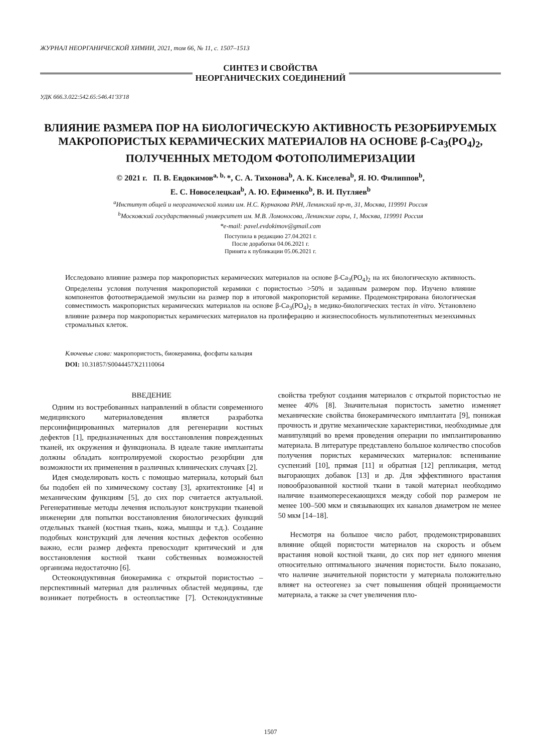ЖУРНАЛ НЕОРГАНИЧЕСКОЙ ХИМИИ, 2021, том 66, № 11, с. 1507–1513
СИНТЕЗ И СВОЙСТВА
НЕОРГАНИЧЕСКИХ СОЕДИНЕНИЙ
УДК 666.3.022:542.65:546.41'33'18
ВЛИЯНИЕ РАЗМЕРА ПОР НА БИОЛОГИЧЕСКУЮ АКТИВНОСТЬ РЕЗОРБИРУЕМЫХ МАКРОПОРИСТЫХ КЕРАМИЧЕСКИХ МАТЕРИАЛОВ НА ОСНОВЕ β-Ca<sub>3</sub>(PO<sub>4</sub>)<sub>2</sub>, ПОЛУЧЕННЫХ МЕТОДОМ ФОТОПОЛИМЕРИЗАЦИИ
© 2021 г. П. В. Евдокимов<sup>a, b,</sup>*, С. А. Тихонова<sup>b</sup>, А. К. Киселева<sup>b</sup>, Я. Ю. Филиппов<sup>b</sup>,
Е. С. Новоселецкая<sup>b</sup>, А. Ю. Ефименко<sup>b</sup>, В. И. Путляев<sup>b</sup>
<sup>a</sup> Институт общей и неорганической химии им. Н.С. Курнакова РАН, Ленинский пр-т, 31, Москва, 119991 Россия
<sup>b</sup> Московский государственный университет им. М.В. Ломоносова, Ленинские горы, 1, Москва, 119991 Россия
*e-mail: pavel.evdokimov@gmail.com
Поступила в редакцию 27.04.2021 г.
После доработки 04.06.2021 г.
Принята к публикации 05.06.2021 г.
Исследовано влияние размера пор макропористых керамических материалов на основе β-Ca<sub>3</sub>(PO<sub>4</sub>)<sub>2</sub> на их биологическую активность. Определены условия получения макропористой керамики с пористостью >50% и заданным размером пор. Изучено влияние компонентов фотоотверждаемой эмульсии на размер пор в итоговой макропористой керамике. Продемонстрирована биологическая совместимость макропористых керамических материалов на основе β-Ca<sub>3</sub>(PO<sub>4</sub>)<sub>2</sub> в медико-биологических тестах in vitro. Установлено влияние размера пор макропористых керамических материалов на пролиферацию и жизнеспособность мультипотентных мезенхимных стромальных клеток.
Ключевые слова: макропористость, биокерамика, фосфаты кальция
DOI: 10.31857/S0044457X21110064
ВВЕДЕНИЕ
Одним из востребованных направлений в области современного медицинского материаловедения является разработка персонифицированных материалов для регенерации костных дефектов [1], предназначенных для восстановления поврежденных тканей, их окружения и функционала. В идеале такие имплантаты должны обладать контролируемой скоростью резорбции для возможности их применения в различных клинических случаях [2].
Идея смоделировать кость с помощью материала, который был бы подобен ей по химическому составу [3], архитектонике [4] и механическим функциям [5], до сих пор считается актуальной. Регенеративные методы лечения используют конструкции тканевой инженерии для попытки восстановления биологических функций отдельных тканей (костная ткань, кожа, мышцы и т.д.). Создание подобных конструкций для лечения костных дефектов особенно важно, если размер дефекта превосходит критический и для восстановления костной ткани собственных возможностей организма недостаточно [6].
Остеокондуктивная биокерамика с открытой пористостью – перспективный материал для различных областей медицины, где возникает потребность в остеопластике [7]. Остекондуктивные свойства требуют создания материалов с открытой пористостью не менее 40% [8]. Значительная пористость заметно изменяет механические свойства биокерамического имплантата [9], понижая прочность и другие механические характеристики, необходимые для манипуляций во время проведения операции по имплантированию материала. В литературе представлено большое количество способов получения пористых керамических материалов: вспенивание суспензий [10], прямая [11] и обратная [12] репликация, метод выгорающих добавок [13] и др. Для эффективного врастания новообразованной костной ткани в такой материал необходимо наличие взаимопересекающихся между собой пор размером не менее 100–500 мкм и связывающих их каналов диаметром не менее 50 мкм [14–18].
Несмотря на большое число работ, продемонстрировавших влияние общей пористости материалов на скорость и объем врастания новой костной ткани, до сих пор нет единого мнения относительно оптимального значения пористости. Было показано, что наличие значительной пористости у материала положительно влияет на остеогенез за счет повышения общей проницаемости материала, а также за счет увеличения пло-
1507